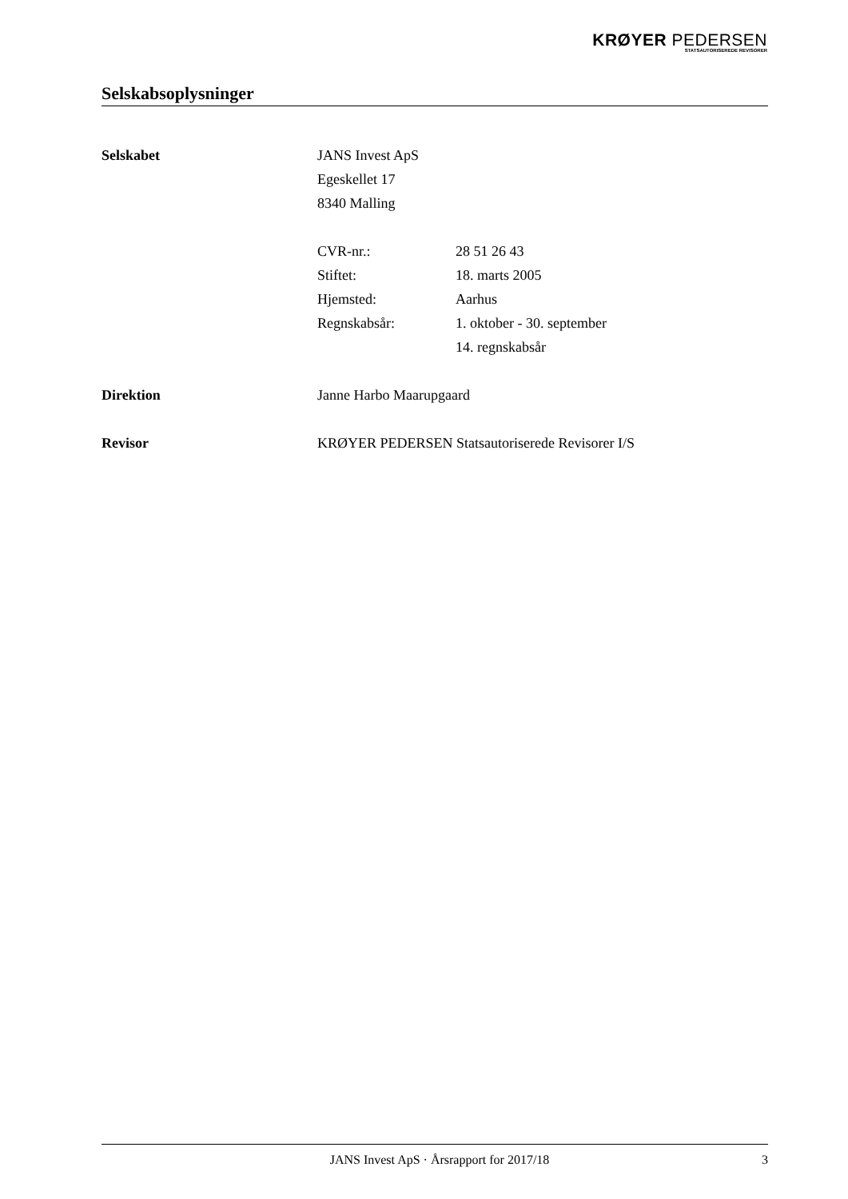KRØYER PEDERSEN
STATSAUTORISEREDE REVISORER
Selskabsoplysninger
| Selskabet | JANS Invest ApS | |
| | Egeskellet 17 | |
| | 8340 Malling | |
| | CVR-nr.: | 28 51 26 43 |
| | Stiftet: | 18. marts 2005 |
| | Hjemsted: | Aarhus |
| | Regnskabsår: | 1. oktober - 30. september |
| | | 14. regnskabsår |
| Direktion | Janne Harbo Maarupgaard | |
| Revisor | KRØYER PEDERSEN Statsautoriserede Revisorer I/S | |
JANS Invest ApS · Årsrapport for 2017/18
3